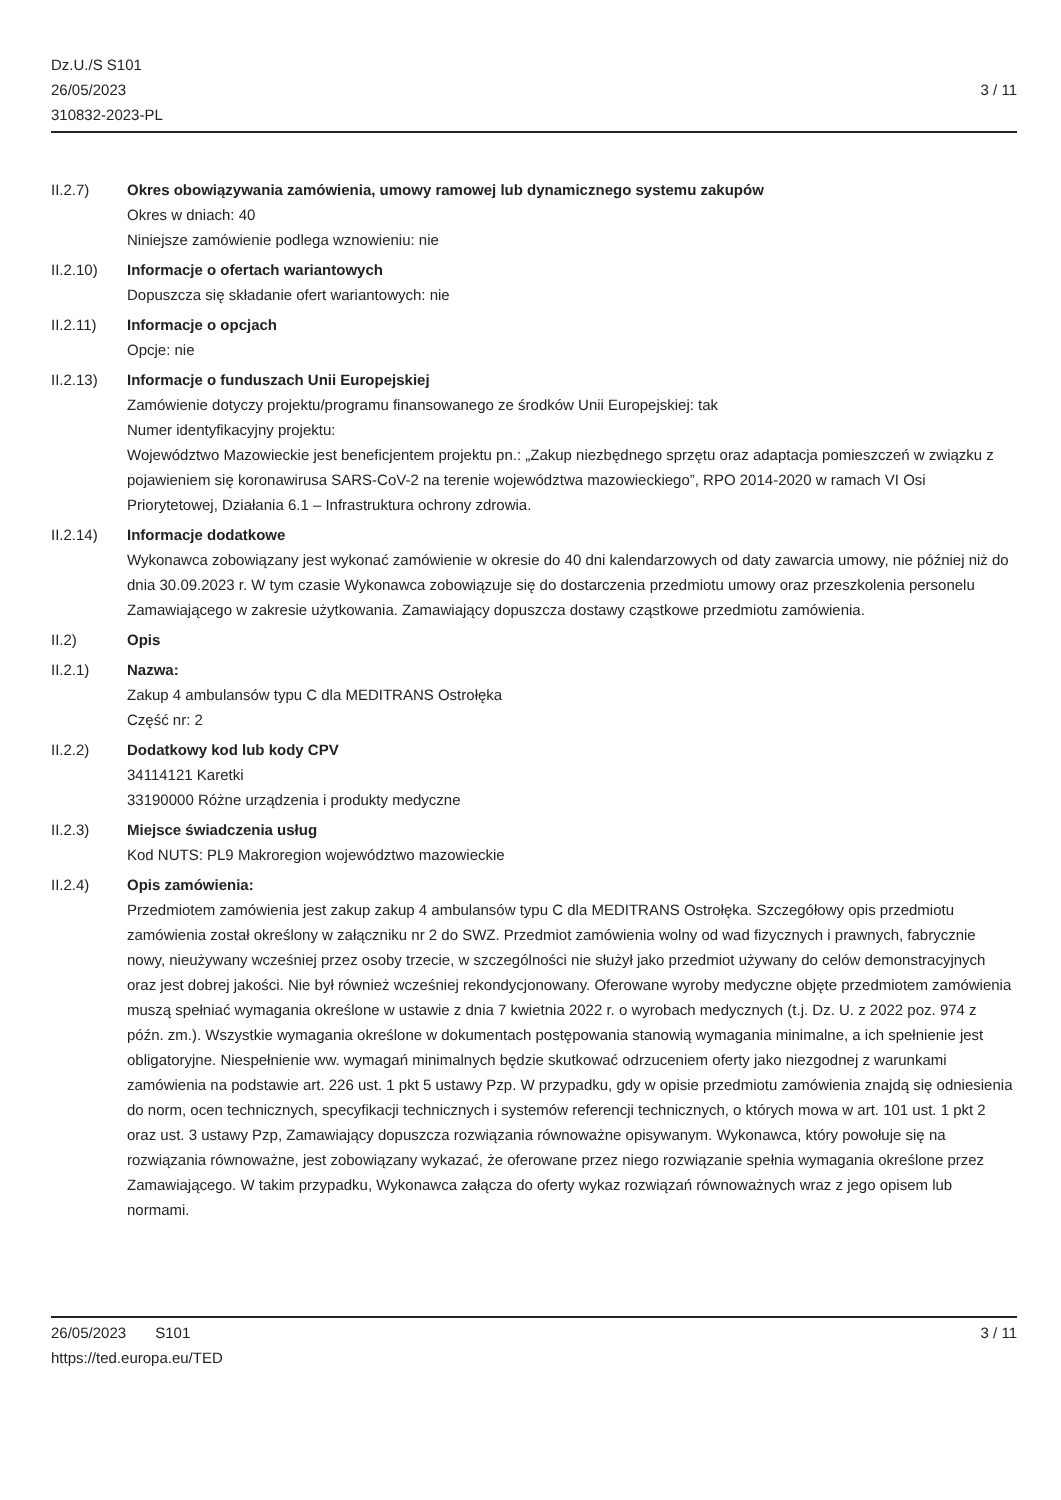Dz.U./S S101
26/05/2023
310832-2023-PL
3 / 11
II.2.7) Okres obowiązywania zamówienia, umowy ramowej lub dynamicznego systemu zakupów
Okres w dniach: 40
Niniejsze zamówienie podlega wznowieniu: nie
II.2.10) Informacje o ofertach wariantowych
Dopuszcza się składanie ofert wariantowych: nie
II.2.11) Informacje o opcjach
Opcje: nie
II.2.13) Informacje o funduszach Unii Europejskiej
Zamówienie dotyczy projektu/programu finansowanego ze środków Unii Europejskiej: tak
Numer identyfikacyjny projektu:
Województwo Mazowieckie jest beneficjentem projektu pn.: „Zakup niezbędnego sprzętu oraz adaptacja pomieszczeń w związku z pojawieniem się koronawirusa SARS-CoV-2 na terenie województwa mazowieckiego”, RPO 2014-2020 w ramach VI Osi Priorytetowej, Działania 6.1 – Infrastruktura ochrony zdrowia.
II.2.14) Informacje dodatkowe
Wykonawca zobowiązany jest wykonać zamówienie w okresie do 40 dni kalendarzowych od daty zawarcia umowy, nie później niż do dnia 30.09.2023 r. W tym czasie Wykonawca zobowiązuje się do dostarczenia przedmiotu umowy oraz przeszkolenia personelu Zamawiającego w zakresie użytkowania. Zamawiający dopuszcza dostawy cząstkowe przedmiotu zamówienia.
II.2) Opis
II.2.1) Nazwa:
Zakup 4 ambulansów typu C dla MEDITRANS Ostrołęka
Część nr: 2
II.2.2) Dodatkowy kod lub kody CPV
34114121 Karetki
33190000 Różne urządzenia i produkty medyczne
II.2.3) Miejsce świadczenia usług
Kod NUTS: PL9 Makroregion województwo mazowieckie
II.2.4) Opis zamówienia:
Przedmiotem zamówienia jest zakup zakup 4 ambulansów typu C dla MEDITRANS Ostrołęka. Szczegółowy opis przedmiotu zamówienia został określony w załączniku nr 2 do SWZ. Przedmiot zamówienia wolny od wad fizycznych i prawnych, fabrycznie nowy, nieużywany wcześniej przez osoby trzecie, w szczególności nie służył jako przedmiot używany do celów demonstracyjnych oraz jest dobrej jakości. Nie był również wcześniej rekondycjonowany. Oferowane wyroby medyczne objęte przedmiotem zamówienia muszą spełniać wymagania określone w ustawie z dnia 7 kwietnia 2022 r. o wyrobach medycznych (t.j. Dz. U. z 2022 poz. 974 z późn. zm.). Wszystkie wymagania określone w dokumentach postępowania stanowią wymagania minimalne, a ich spełnienie jest obligatoryjne. Niespełnienie ww. wymagań minimalnych będzie skutkować odrzuceniem oferty jako niezgodnej z warunkami zamówienia na podstawie art. 226 ust. 1 pkt 5 ustawy Pzp. W przypadku, gdy w opisie przedmiotu zamówienia znajdą się odniesienia do norm, ocen technicznych, specyfikacji technicznych i systemów referencji technicznych, o których mowa w art. 101 ust. 1 pkt 2 oraz ust. 3 ustawy Pzp, Zamawiający dopuszcza rozwiązania równoważne opisywanym. Wykonawca, który powołuje się na rozwiązania równoważne, jest zobowiązany wykazać, że oferowane przez niego rozwiązanie spełnia wymagania określone przez Zamawiającego. W takim przypadku, Wykonawca załącza do oferty wykaz rozwiązań równoważnych wraz z jego opisem lub normami.
26/05/2023 S101 3 / 11
https://ted.europa.eu/TED